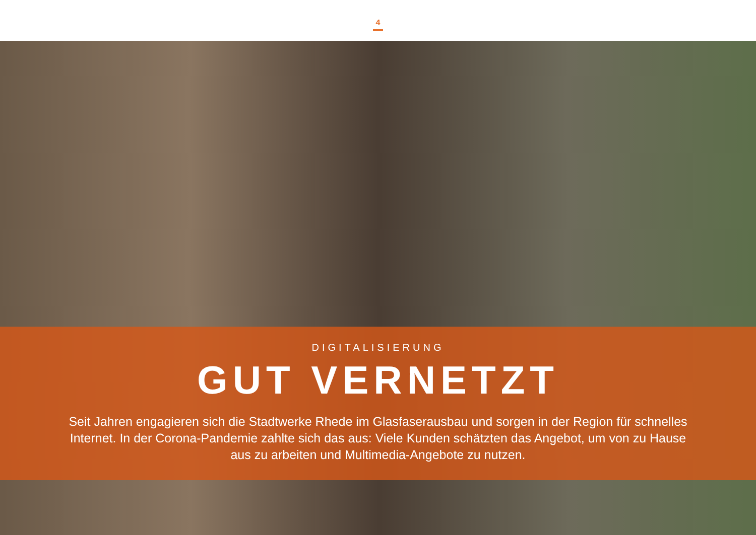4
DIGITALISIERUNG
GUT VERNETZT
Seit Jahren engagieren sich die Stadtwerke Rhede im Glasfaserausbau und sorgen in der Region für schnelles Internet. In der Corona-Pandemie zahlte sich das aus: Viele Kunden schätzten das Angebot, um von zu Hause aus zu arbeiten und Multimedia-Angebote zu nutzen.